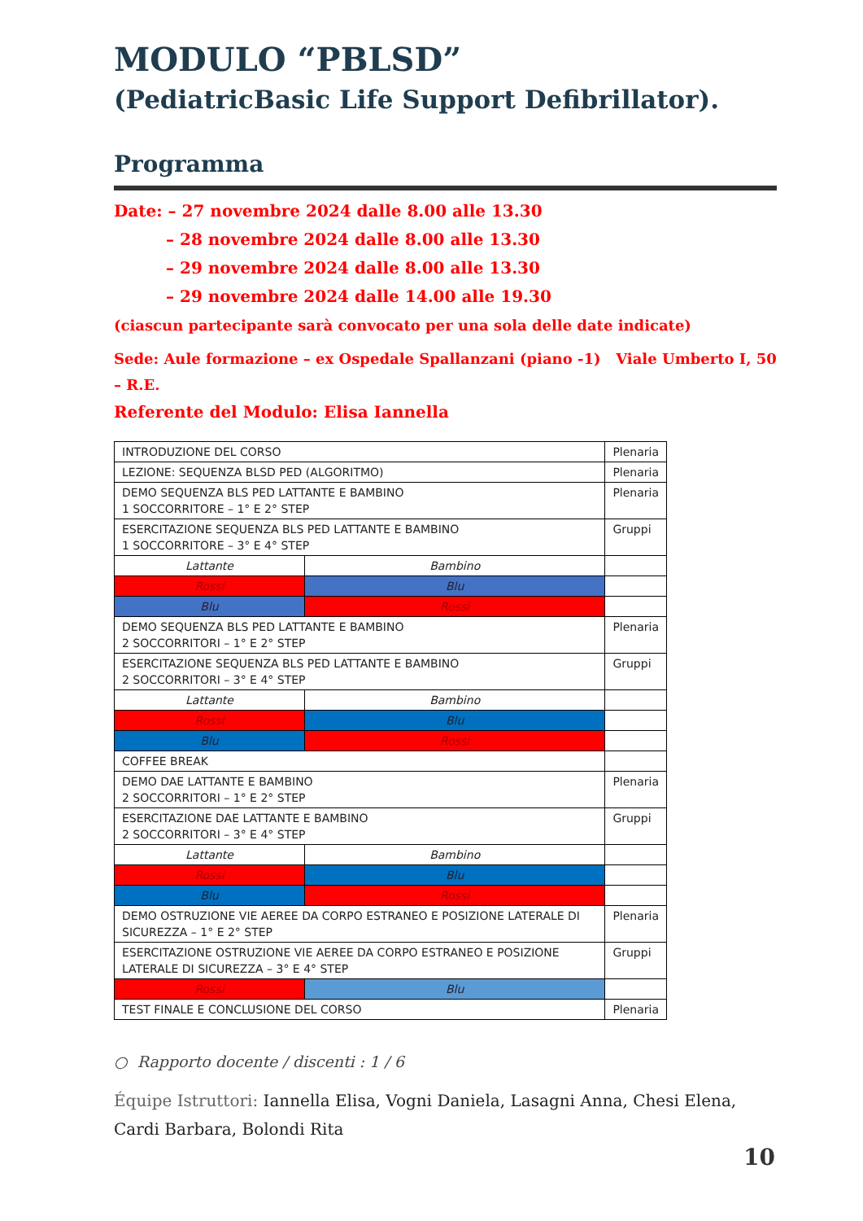MODULO “PBLSD”
(PediatricBasic Life Support Defibrillator).
Programma
Date: – 27 novembre 2024 dalle 8.00 alle 13.30
– 28 novembre 2024 dalle 8.00 alle 13.30
– 29 novembre 2024 dalle 8.00 alle 13.30
– 29 novembre 2024 dalle 14.00 alle 19.30
(ciascun partecipante sarà convocato per una sola delle date indicate)
Sede: Aule formazione – ex Ospedale Spallanzani (piano -1) Viale Umberto I, 50 – R.E.
Referente del Modulo: Elisa Iannella
| INTRODUZIONE DEL CORSO | | Plenaria |
| LEZIONE: SEQUENZA BLSD PED (ALGORITMO) | | Plenaria |
| DEMO SEQUENZA BLS PED LATTANTE E BAMBINO 1 SOCCORRITORE – 1° E 2° STEP | | Plenaria |
| ESERCITAZIONE SEQUENZA BLS PED LATTANTE E BAMBINO 1 SOCCORRITORE – 3° E 4° STEP | | Gruppi |
| Lattante | Bambino | |
| Rossi | Blu | |
| Blu | Rossi | |
| DEMO SEQUENZA BLS PED LATTANTE E BAMBINO 2 SOCCORRITORI – 1° E 2° STEP | | Plenaria |
| ESERCITAZIONE SEQUENZA BLS PED LATTANTE E BAMBINO 2 SOCCORRITORI – 3° E 4° STEP | | Gruppi |
| Lattante | Bambino | |
| Rossi | Blu | |
| Blu | Rossi | |
| COFFEE BREAK | | |
| DEMO DAE LATTANTE E BAMBINO 2 SOCCORRITORI – 1° E 2° STEP | | Plenaria |
| ESERCITAZIONE DAE LATTANTE E BAMBINO 2 SOCCORRITORI – 3° E 4° STEP | | Gruppi |
| Lattante | Bambino | |
| Rossi | Blu | |
| Blu | Rossi | |
| DEMO OSTRUZIONE VIE AEREE DA CORPO ESTRANEO E POSIZIONE LATERALE DI SICUREZZA – 1° E 2° STEP | | Plenaria |
| ESERCITAZIONE OSTRUZIONE VIE AEREE DA CORPO ESTRANEO E POSIZIONE LATERALE DI SICUREZZA – 3° E 4° STEP | | Gruppi |
| Rossi | Blu | |
| TEST FINALE E CONCLUSIONE DEL CORSO | | Plenaria |
○ Rapporto docente / discenti : 1 / 6
Équipe Istruttori: Iannella Elisa, Vogni Daniela, Lasagni Anna, Chesi Elena, Cardi Barbara, Bolondi Rita
10